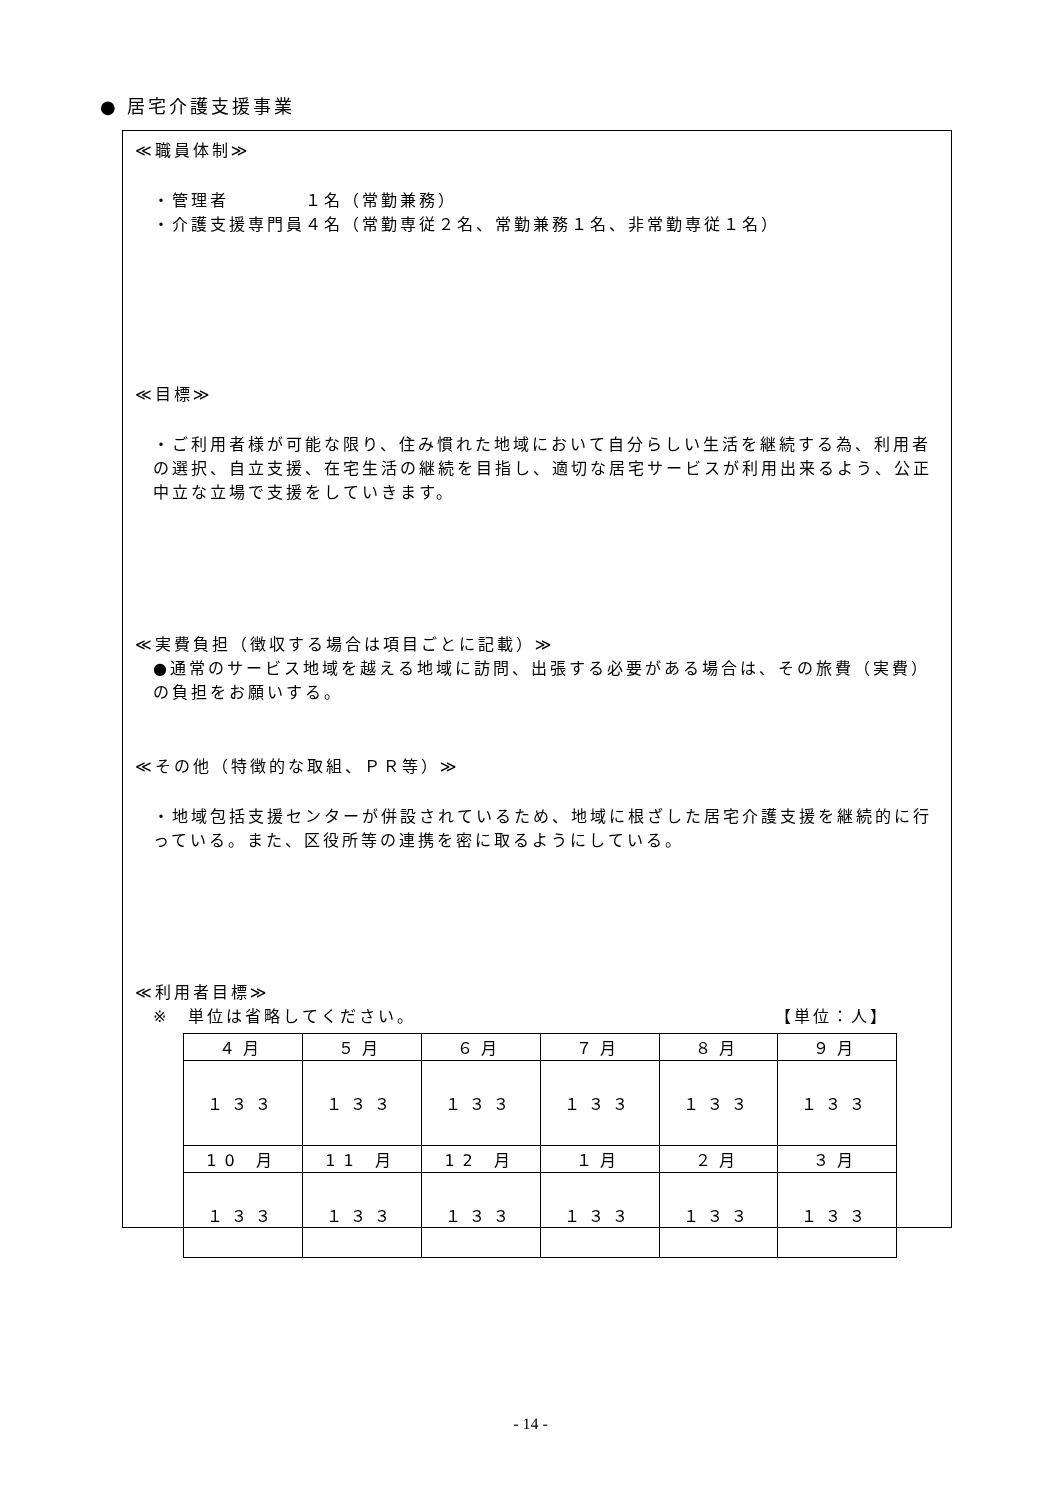● 居宅介護支援事業
≪職員体制≫
・管理者　　　　１名（常勤兼務）
・介護支援専門員４名（常勤専従２名、常勤兼務１名、非常勤専従１名）
≪目標≫
・ご利用者様が可能な限り、住み慣れた地域において自分らしい生活を継続する為、利用者の選択、自立支援、在宅生活の継続を目指し、適切な居宅サービスが利用出来るよう、公正中立な立場で支援をしていきます。
≪実費負担（徴収する場合は項目ごとに記載）≫
●通常のサービス地域を越える地域に訪問、出張する必要がある場合は、その旅費（実費）の負担をお願いする。
≪その他（特徴的な取組、ＰＲ等）≫
・地域包括支援センターが併設されているため、地域に根ざした居宅介護支援を継続的に行っている。また、区役所等の連携を密に取るようにしている。
≪利用者目標≫
※　単位は省略してください。 【単位：人】
| ４月 | ５月 | ６月 | ７月 | ８月 | ９月 |
| １３３ | １３３ | １３３ | １３３ | １３３ | １３３ |
| 10 月 | 11 月 | 12 月 | １月 | ２月 | ３月 |
| １３３ | １３３ | １３３ | １３３ | １３３ | １３３ |
- 14 -